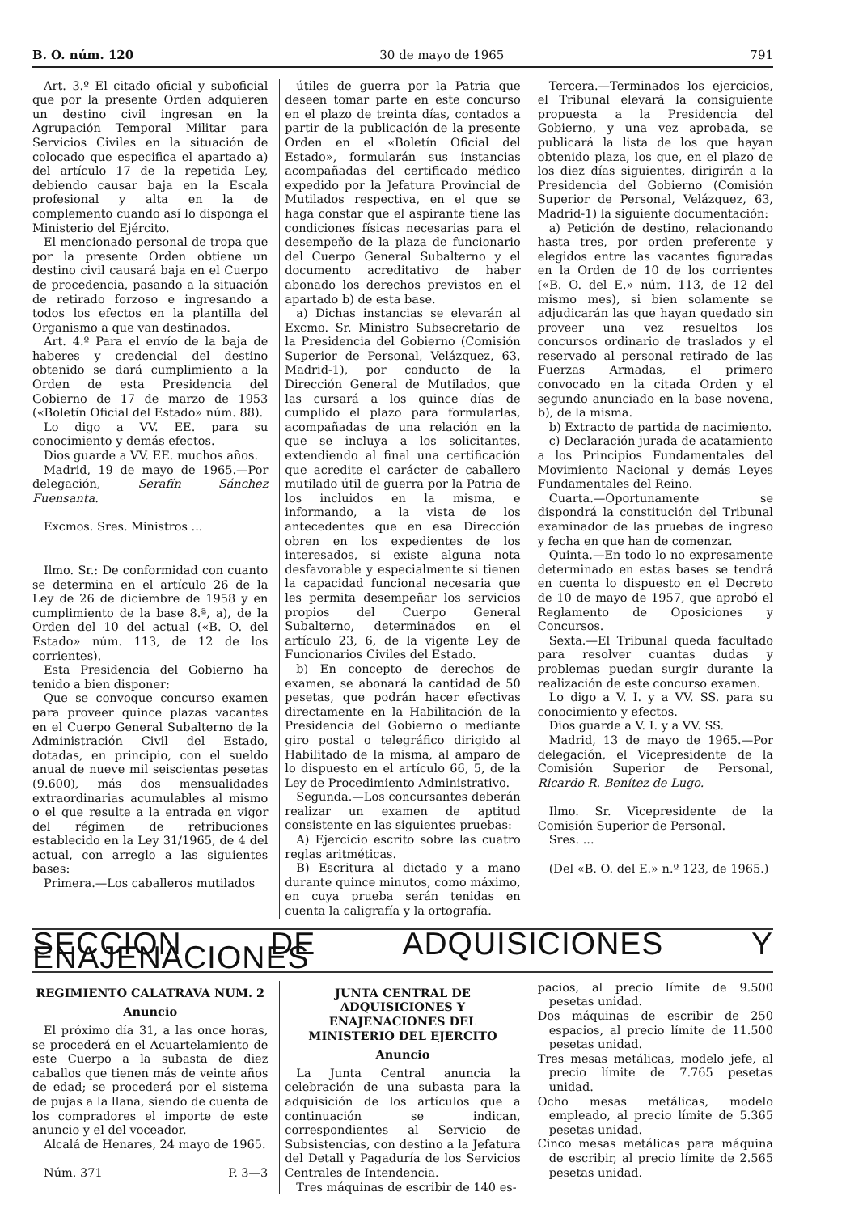B. O. núm. 120 30 de mayo de 1965 791
Art. 3.º El citado oficial y suboficial que por la presente Orden adquieren un destino civil ingresan en la Agrupación Temporal Militar para Servicios Civiles en la situación de colocado que especifica el apartado a) del artículo 17 de la repetida Ley, debiendo causar baja en la Escala profesional y alta en la de complemento cuando así lo disponga el Ministerio del Ejército.
El mencionado personal de tropa que por la presente Orden obtiene un destino civil causará baja en el Cuerpo de procedencia, pasando a la situación de retirado forzoso e ingresando a todos los efectos en la plantilla del Organismo a que van destinados.
Art. 4.º Para el envío de la baja de haberes y credencial del destino obtenido se dará cumplimiento a la Orden de esta Presidencia del Gobierno de 17 de marzo de 1953 («Boletín Oficial del Estado» núm. 88).
Lo digo a VV. EE. para su conocimiento y demás efectos.
Dios guarde a VV. EE. muchos años.
Madrid, 19 de mayo de 1965.—Por delegación, Serafín Sánchez Fuensanta.
Excmos. Sres. Ministros ...
Ilmo. Sr.: De conformidad con cuanto se determina en el artículo 26 de la Ley de 26 de diciembre de 1958 y en cumplimiento de la base 8.ª, a), de la Orden del 10 del actual («B. O. del Estado» núm. 113, de 12 de los corrientes),
Esta Presidencia del Gobierno ha tenido a bien disponer:
Que se convoque concurso examen para proveer quince plazas vacantes en el Cuerpo General Subalterno de la Administración Civil del Estado, dotadas, en principio, con el sueldo anual de nueve mil seiscientas pesetas (9.600), más dos mensualidades extraordinarias acumulables al mismo o el que resulte a la entrada en vigor del régimen de retribuciones establecido en la Ley 31/1965, de 4 del actual, con arreglo a las siguientes bases:
Primera.—Los caballeros mutilados
útiles de guerra por la Patria que deseen tomar parte en este concurso en el plazo de treinta días, contados a partir de la publicación de la presente Orden en el «Boletín Oficial del Estado», formularán sus instancias acompañadas del certificado médico expedido por la Jefatura Provincial de Mutilados respectiva, en el que se haga constar que el aspirante tiene las condiciones físicas necesarias para el desempeño de la plaza de funcionario del Cuerpo General Subalterno y el documento acreditativo de haber abonado los derechos previstos en el apartado b) de esta base.
a) Dichas instancias se elevarán al Excmo. Sr. Ministro Subsecretario de la Presidencia del Gobierno (Comisión Superior de Personal, Velázquez, 63, Madrid-1), por conducto de la Dirección General de Mutilados, que las cursará a los quince días de cumplido el plazo para formularlas, acompañadas de una relación en la que se incluya a los solicitantes, extendiendo al final una certificación que acredite el carácter de caballero mutilado útil de guerra por la Patria de los incluidos en la misma, e informando, a la vista de los antecedentes que en esa Dirección obren en los expedientes de los interesados, si existe alguna nota desfavorable y especialmente si tienen la capacidad funcional necesaria que les permita desempeñar los servicios propios del Cuerpo General Subalterno, determinados en el artículo 23, 6, de la vigente Ley de Funcionarios Civiles del Estado.
b) En concepto de derechos de examen, se abonará la cantidad de 50 pesetas, que podrán hacer efectivas directamente en la Habilitación de la Presidencia del Gobierno o mediante giro postal o telegráfico dirigido al Habilitado de la misma, al amparo de lo dispuesto en el artículo 66, 5, de la Ley de Procedimiento Administrativo.
Segunda.—Los concursantes deberán realizar un examen de aptitud consistente en las siguientes pruebas:
A) Ejercicio escrito sobre las cuatro reglas aritméticas.
B) Escritura al dictado y a mano durante quince minutos, como máximo, en cuya prueba serán tenidas en cuenta la caligrafía y la ortografía.
Tercera.—Terminados los ejercicios, el Tribunal elevará la consiguiente propuesta a la Presidencia del Gobierno, y una vez aprobada, se publicará la lista de los que hayan obtenido plaza, los que, en el plazo de los diez días siguientes, dirigirán a la Presidencia del Gobierno (Comisión Superior de Personal, Velázquez, 63, Madrid-1) la siguiente documentación:
a) Petición de destino, relacionando hasta tres, por orden preferente y elegidos entre las vacantes figuradas en la Orden de 10 de los corrientes («B. O. del E.» núm. 113, de 12 del mismo mes), si bien solamente se adjudicarán las que hayan quedado sin proveer una vez resueltos los concursos ordinario de traslados y el reservado al personal retirado de las Fuerzas Armadas, el primero convocado en la citada Orden y el segundo anunciado en la base novena, b), de la misma.
b) Extracto de partida de nacimiento.
c) Declaración jurada de acatamiento a los Principios Fundamentales del Movimiento Nacional y demás Leyes Fundamentales del Reino.
Cuarta.—Oportunamente se dispondrá la constitución del Tribunal examinador de las pruebas de ingreso y fecha en que han de comenzar.
Quinta.—En todo lo no expresamente determinado en estas bases se tendrá en cuenta lo dispuesto en el Decreto de 10 de mayo de 1957, que aprobó el Reglamento de Oposiciones y Concursos.
Sexta.—El Tribunal queda facultado para resolver cuantas dudas y problemas puedan surgir durante la realización de este concurso examen.
Lo digo a V. I. y a VV. SS. para su conocimiento y efectos.
Dios guarde a V. I. y a VV. SS.
Madrid, 13 de mayo de 1965.—Por delegación, el Vicepresidente de la Comisión Superior de Personal, Ricardo R. Benítez de Lugo.
Ilmo. Sr. Vicepresidente de la Comisión Superior de Personal.
Sres. ...
(Del «B. O. del E.» n.º 123, de 1965.)
SECCION DE ADQUISICIONES Y ENAJENACIONES
REGIMIENTO CALATRAVA NUM. 2
Anuncio
El próximo día 31, a las once horas, se procederá en el Acuartelamiento de este Cuerpo a la subasta de diez caballos que tienen más de veinte años de edad; se procederá por el sistema de pujas a la llana, siendo de cuenta de los compradores el importe de este anuncio y el del voceador.
Alcalá de Henares, 24 mayo de 1965.
Núm. 371 P. 3—3
JUNTA CENTRAL DE ADQUISICIONES Y ENAJENACIONES DEL MINISTERIO DEL EJERCITO
Anuncio
La Junta Central anuncia la celebración de una subasta para la adquisición de los artículos que a continuación se indican, correspondientes al Servicio de Subsistencias, con destino a la Jefatura del Detall y Pagaduría de los Servicios Centrales de Intendencia.
Tres máquinas de escribir de 140 es-
pacios, al precio límite de 9.500 pesetas unidad.
Dos máquinas de escribir de 250 espacios, al precio límite de 11.500 pesetas unidad.
Tres mesas metálicas, modelo jefe, al precio límite de 7.765 pesetas unidad.
Ocho mesas metálicas, modelo empleado, al precio límite de 5.365 pesetas unidad.
Cinco mesas metálicas para máquina de escribir, al precio límite de 2.565 pesetas unidad.